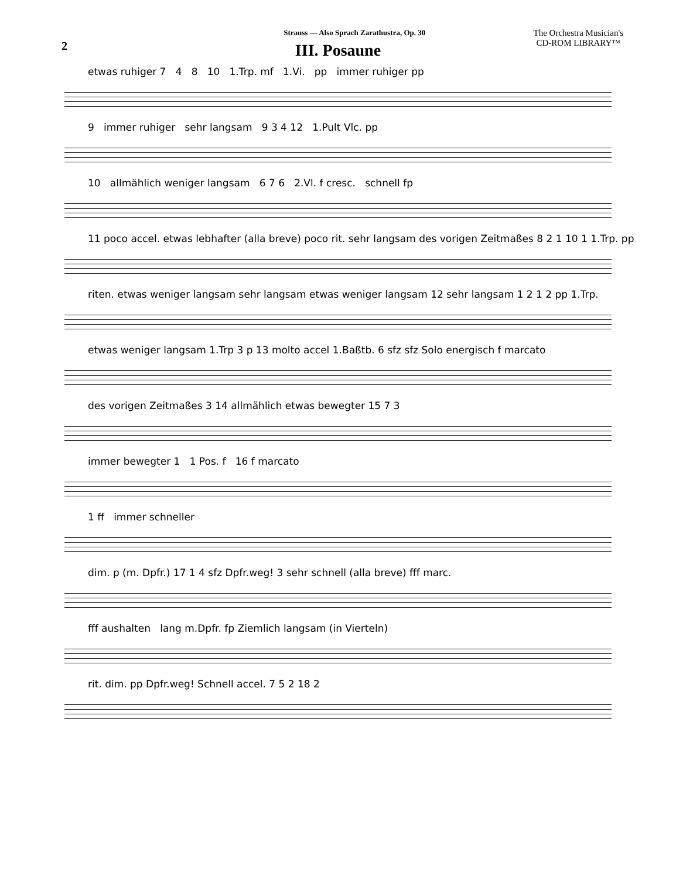Strauss — Also Sprach Zarathustra, Op. 30
The Orchestra Musician's
CD-ROM LIBRARY™
2
III. Posaune
etwas ruhiger 7 4 8 10 1.Trp. mf 1.Vi. pp immer ruhiger pp
9 immer ruhiger sehr langsam 9 3 4 12 1.Pult Vlc. pp
10 allmählich weniger langsam 6 7 6 2.Vl. f cresc. schnell fp
11 poco accel. etwas lebhafter (alla breve) poco rit. sehr langsam des vorigen Zeitmaßes 8 2 1 10 1 1.Trp. pp
riten. etwas weniger langsam sehr langsam etwas weniger langsam 12 sehr langsam 1 2 1 2 pp 1.Trp.
etwas weniger langsam 1.Trp 3 p 13 molto accel 1.Baßtb. 6 sfz sfz Solo energisch f marcato
des vorigen Zeitmaßes 3 14 allmählich etwas bewegter 15 7 3
immer bewegter 1 1 Pos. f 16 f marcato
1 ff immer schneller
dim. p (m. Dpfr.) 17 1 4 sfz Dpfr.weg! 3 sehr schnell (alla breve) fff marc.
fff aushalten lang m.Dpfr. fp Ziemlich langsam (in Vierteln)
rit. dim. pp Dpfr.weg! Schnell accel. 7 5 2 18 2